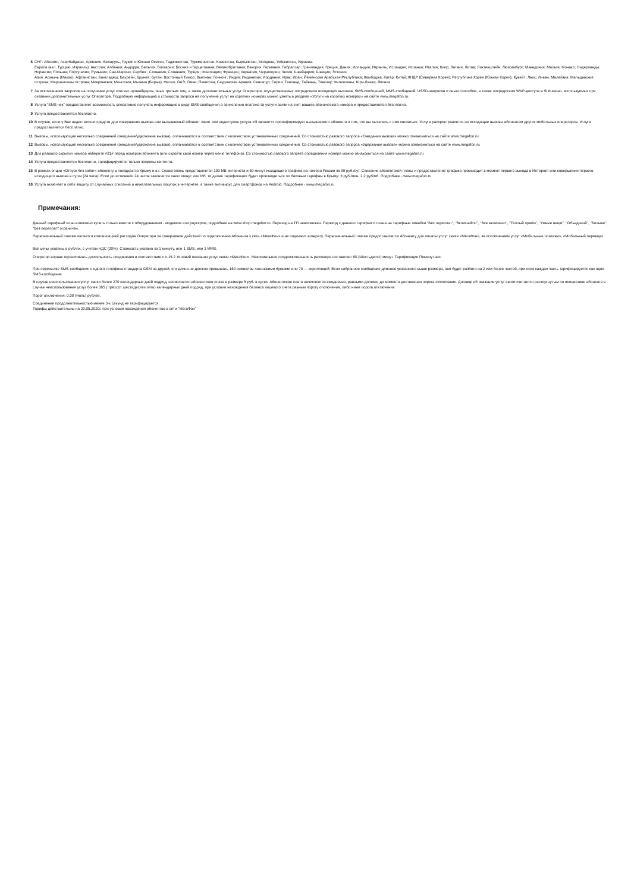6 СНГ: Абхазия, Азербайджан, Армения, Беларусь, Грузия и Южная Осетия, Таджикистан, Туркменистан, Казахстан, Кыргызстан, Молдова, Узбекистан, Украина.
Европа (вкл. Турцию, Израиль): Австрия; Албания; Андорра; Бельгия; Болгария; Босния и Герцеговина; Великобритания; Венгрия; Германия; Гибралтар; Гренландия; Греция; Дания; Ирландия; Израиль; Исландия; Испания; Италия; Кипр; Латвия; Литва; Лихтенштейн; Люксембург; Македония; Мальта; Монако; Нидерланды; Норвегия; Польша; Португалия; Румыния; Сан-Марино; Сербия ; Словакия; Словения; Турция; Финляндия; Франция; Хорватия; Черногория; Чехия; Швейцария; Швеция; Эстония.
Азия: Аомынь (Макао); Афганистан; Бангладеш; Бахрейн; Бруней; Бутан; Восточный Тимор; Вьетнам; Гонконг; Индия; Индонезия; Иордания; Ирак; Иран; Йеменская Арабская Республика; Камбоджа; Катар; Китай; КНДР (Северная Корея); Республика Корея (Южная Корея); Кувейт; Лаос; Ливан; Малайзия; Мальдивские острова; Маршалловы острова; Микронезия; Монголия; Мьянма (Бирма); Непал; ОАЭ; Оман; Пакистан; Саудовская Аравия; Сингапур; Сирия; Таиланд; Тайвань; Токелау; Филиппины; Шри-Ланка; Япония.
7 За исключением запросов на получение услуг контент-провайдеров, иных третьих лиц, а также дополнительных услуг Оператора, осуществляемых посредством исходящих вызовов, SMS-сообщений, MMS-сообщений, USSD-запросов и иным способом, а также посредством WAP-доступа и SIM-меню, используемых при оказании дополнительных услуг Оператора. Подробную информацию о стоимости запроса на получение услуг на коротких номерах можно узнать в разделе «Услуги на коротких номерах» на сайте www.megafon.ru.
8 Услуга "SMS-чек" предоставляет возможность оперативно получать информацию в виде SMS-сообщения о зачислении платежа за услуги связи на счет вашего абонентского номера и предоставляется бесплатно.
9 Услуга предоставляется бесплатно.
10 В случае, если у Вас недостаточно средств для совершения вызова или вызываемый абонент занят или недоступен услуга «Я звонил+» проинформирует вызываемого абонента о том, что вы пытались с ним связаться. Услуга распространяется на исходящие вызовы абонентам других мобильных операторов. Услуга предоставляется бесплатно.
11 Вызовы, использующие несколько соединений (ожидание/удержание вызова), оплачиваются в соответствии с количеством установленных соединений. Со стоимостью разового запроса «Ожидания вызова» можно ознакомиться на сайте www.megafon.ru
12 Вызовы, использующие несколько соединений (ожидание/удержание вызова), оплачиваются в соответствии с количеством установленных соединений. Со стоимостью разового запроса «Удержание вызова» можно ознакомиться на сайте www.megafon.ru
13 Для разового скрытия номера наберите #31# перед номером абонента (или скройте свой номер через меню телефона). Со стоимостью разового запрета определения номера можно ознакомиться на сайте www.megafon.ru
14 Услуга предоставляется бесплатно, тарифицируются только запросы контента.
15 В рамках опции «Отпуск без забот» абоненту в поездках по Крыму и в г. Севастополь представляется 100 МБ интернета и 60 минут исходящего трафика на номера России за 99 руб./сут. Списание абонентской платы и предоставление трафика происходит в момент первого выхода в Интернет или совершении первого исходящего вызова в сутки (24 часа). Если до истечения 24 часов закончится пакет минут или Мб, то далее тарификация будет производиться по базовым тарифам в Крыму: 3 руб./мин, 2,2 руб/мб. Подробнее - www.megafon.ru
16 Услуга включает в себя защиту от случайных списаний и нежелательных покупок в интернете, а также антивирус для смартфонов на Android. Подробнее - www.megafon.ru
Примечания:
Данный тарифный план возможно купить только вместе с оборудованием - модемом или роутером, подробнее на www.shop.megafon.ru. Переход на ТП невозможен. Переход с данного тарифного плана на тарифные линейки "Без переплат", "Включайся!", "Все включено", "Тёплый приём", "Умные вещи", "Объединяй", "Больше", "Без переплат" ограничен.
Первоначальный платеж является компенсацией расходов Оператора за совершение действий по подключению Абонента к сети «МегаФон» и не подлежит возврату. Первоначальный платеж предоставляется Абоненту для оплаты услуг связи «МегаФон», за исключением услуг «Мобильные платежи», «Мобильный перевод».
Все цены указаны в рублях, с учетом НДС (20%). Стоимость указана за 1 минуту, или 1 SMS, или 1 MMS.
Оператор вправе ограничивать длительность соединения в соответствие с п.15.2 Условий оказания услуг связи «МегаФон». Максимальная продолжительность разговора составляет 60 (Шестьдесят) минут. Тарификация Поминутная.
При пересылке SMS-сообщения с одного телефона стандарта GSM на другой, его длина не должна превышать 160 символов латинскими буквами или 70 — кириллицей. Если набранное сообщение длиннее указанного выше размера, оно будет разбито на 2 или более частей, при этом каждая часть тарифицируется как одно SMS-сообщение.
В случае неиспользования услуг связи более 270 календарных дней подряд, начисляется абонентская плата в размере 5 руб. в сутки. Абонентская плата начисляется ежедневно, равными долями, до момента достижения порога отключения. Договор об оказании услуг связи считается расторгнутым по инициативе абонента в случае неиспользования услуг более 365 ( трёхсот шестидесяти пяти) календарных дней подряд, при условии нахождения баланса лицевого счета равным порогу отключения, либо ниже порога отключения.
Порог отключения: 0,00 (Ноль) рублей.
Соединение продолжительностью менее 3-х секунд не тарифицируется.
Тарифы действительны на 20.05.2020г. при условии нахождения абонентов в сети "МегаФон"